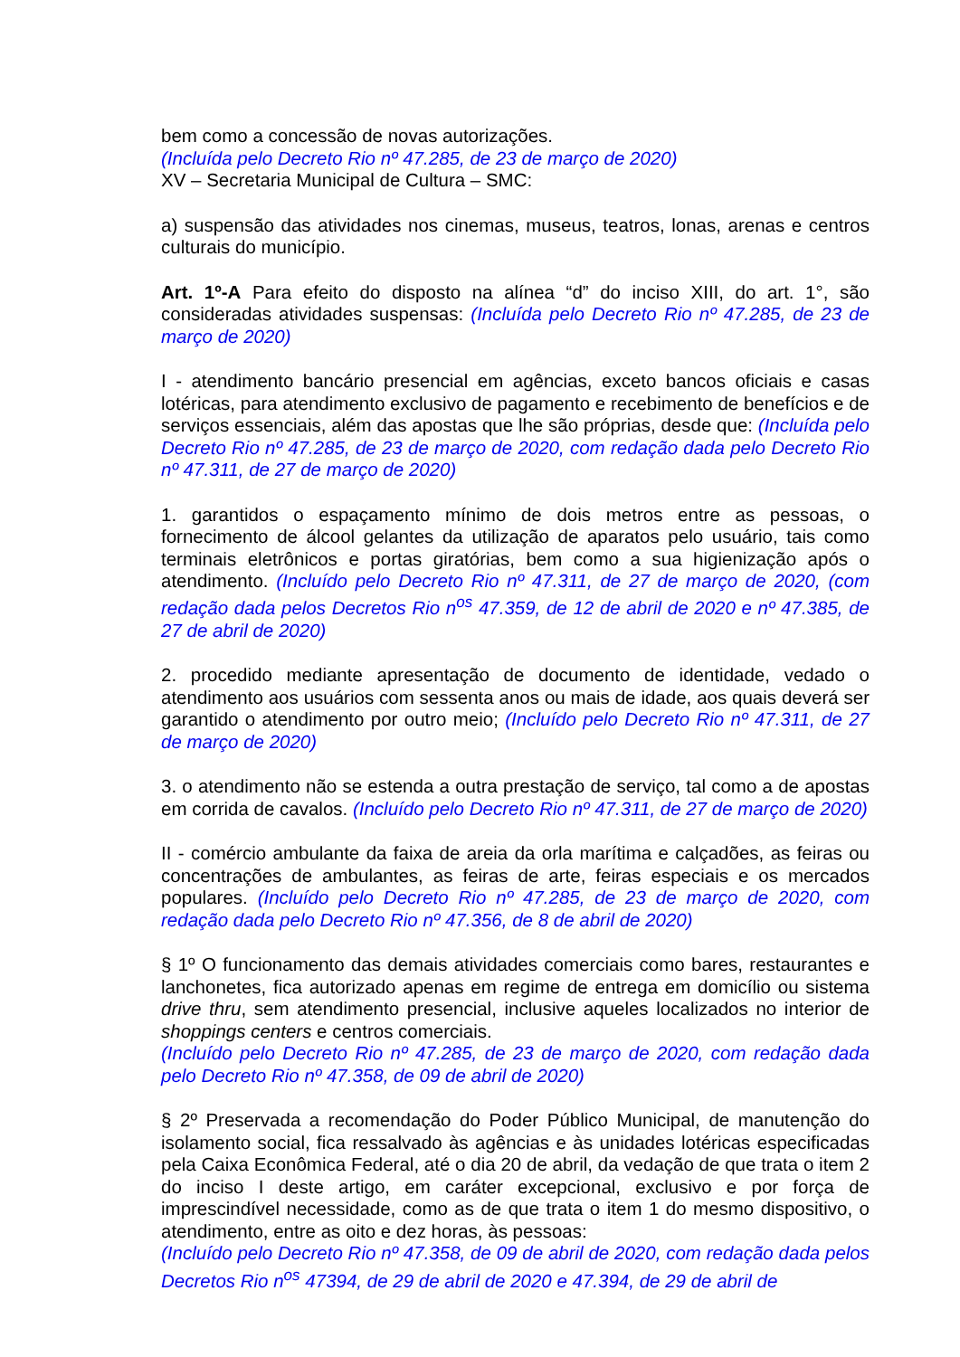bem como a concessão de novas autorizações.
(Incluída pelo Decreto Rio nº 47.285, de 23 de março de 2020)
XV – Secretaria Municipal de Cultura – SMC:
a) suspensão das atividades nos cinemas, museus, teatros, lonas, arenas e centros culturais do município.
Art. 1º-A Para efeito do disposto na alínea “d” do inciso XIII, do art. 1°, são consideradas atividades suspensas: (Incluída pelo Decreto Rio nº 47.285, de 23 de março de 2020)
I - atendimento bancário presencial em agências, exceto bancos oficiais e casas lotéricas, para atendimento exclusivo de pagamento e recebimento de benefícios e de serviços essenciais, além das apostas que lhe são próprias, desde que: (Incluída pelo Decreto Rio nº 47.285, de 23 de março de 2020, com redação dada pelo Decreto Rio nº 47.311, de 27 de março de 2020)
1. garantidos o espaçamento mínimo de dois metros entre as pessoas, o fornecimento de álcool gelantes da utilização de aparatos pelo usuário, tais como terminais eletrônicos e portas giratórias, bem como a sua higienização após o atendimento. (Incluído pelo Decreto Rio nº 47.311, de 27 de março de 2020, (com redação dada pelos Decretos Rio n<sup>os</sup> 47.359, de 12 de abril de 2020 e nº 47.385, de 27 de abril de 2020)
2. procedido mediante apresentação de documento de identidade, vedado o atendimento aos usuários com sessenta anos ou mais de idade, aos quais deverá ser garantido o atendimento por outro meio; (Incluído pelo Decreto Rio nº 47.311, de 27 de março de 2020)
3. o atendimento não se estenda a outra prestação de serviço, tal como a de apostas em corrida de cavalos. (Incluído pelo Decreto Rio nº 47.311, de 27 de março de 2020)
II - comércio ambulante da faixa de areia da orla marítima e calçadões, as feiras ou concentrações de ambulantes, as feiras de arte, feiras especiais e os mercados populares. (Incluído pelo Decreto Rio nº 47.285, de 23 de março de 2020, com redação dada pelo Decreto Rio nº 47.356, de 8 de abril de 2020)
§ 1º O funcionamento das demais atividades comerciais como bares, restaurantes e lanchonetes, fica autorizado apenas em regime de entrega em domicílio ou sistema drive thru, sem atendimento presencial, inclusive aqueles localizados no interior de shoppings centers e centros comerciais.
(Incluído pelo Decreto Rio nº 47.285, de 23 de março de 2020, com redação dada pelo Decreto Rio nº 47.358, de 09 de abril de 2020)
§ 2º Preservada a recomendação do Poder Público Municipal, de manutenção do isolamento social, fica ressalvado às agências e às unidades lotéricas especificadas pela Caixa Econômica Federal, até o dia 20 de abril, da vedação de que trata o item 2 do inciso I deste artigo, em caráter excepcional, exclusivo e por força de imprescindível necessidade, como as de que trata o item 1 do mesmo dispositivo, o atendimento, entre as oito e dez horas, às pessoas:
(Incluído pelo Decreto Rio nº 47.358, de 09 de abril de 2020, com redação dada pelos Decretos Rio n<sup>os</sup> 47394, de 29 de abril de 2020 e 47.394, de 29 de abril de